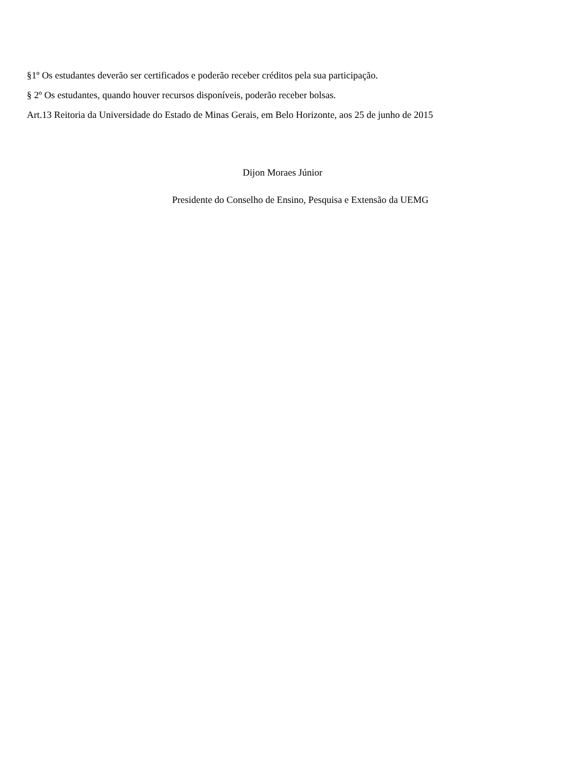§1º Os estudantes deverão ser certificados e poderão receber créditos pela sua participação.
§ 2º Os estudantes, quando houver recursos disponíveis, poderão receber bolsas.
Art.13 Reitoria da Universidade do Estado de Minas Gerais, em Belo Horizonte, aos 25 de junho de 2015
Dijon Moraes Júnior
Presidente do Conselho de Ensino, Pesquisa e Extensão da UEMG